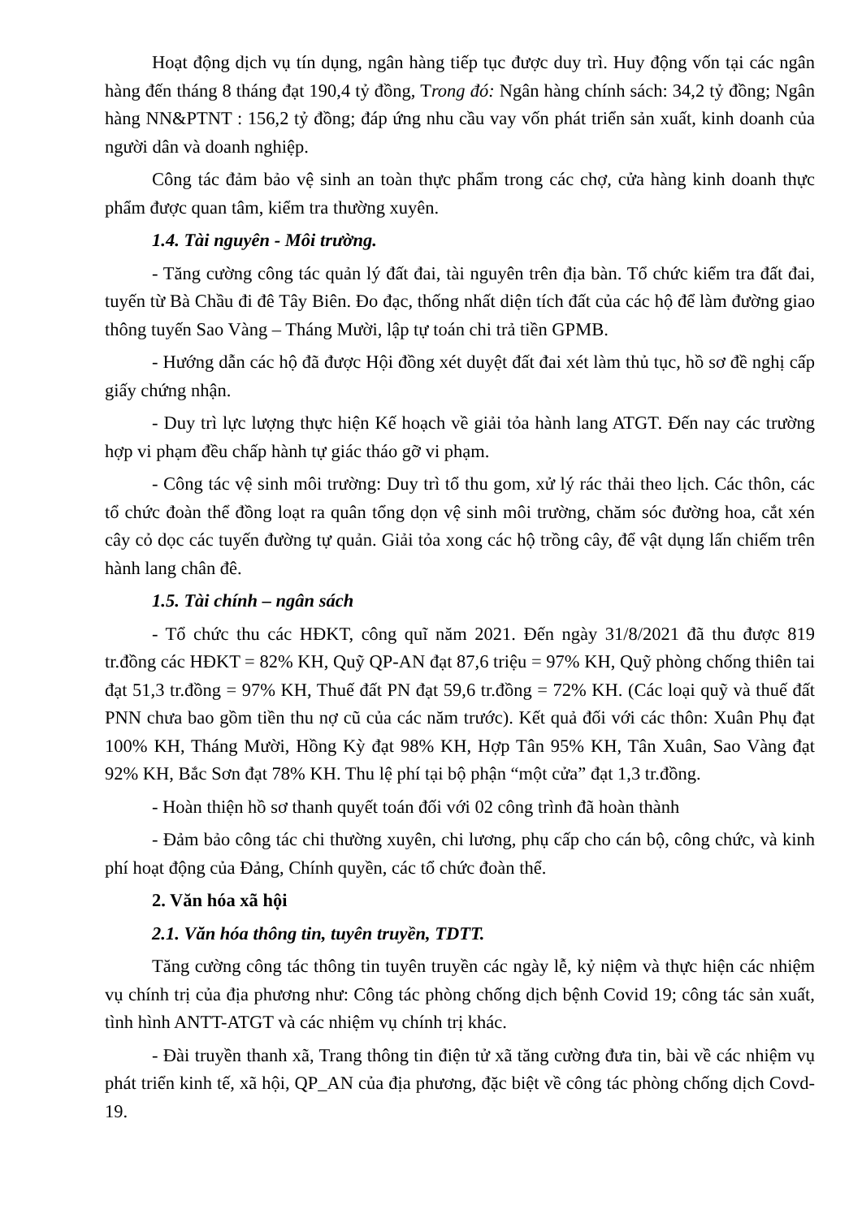Hoạt động dịch vụ tín dụng, ngân hàng tiếp tục được duy trì. Huy động vốn tại các ngân hàng đến tháng 8 tháng đạt 190,4 tỷ đồng, Trong đó: Ngân hàng chính sách: 34,2 tỷ đồng; Ngân hàng NN&PTNT : 156,2 tỷ đồng; đáp ứng nhu cầu vay vốn phát triển sản xuất, kinh doanh của người dân và doanh nghiệp.
Công tác đảm bảo vệ sinh an toàn thực phẩm trong các chợ, cửa hàng kinh doanh thực phẩm được quan tâm, kiểm tra thường xuyên.
1.4. Tài nguyên - Môi trường.
- Tăng cường công tác quản lý đất đai, tài nguyên trên địa bàn. Tổ chức kiểm tra đất đai, tuyến từ Bà Chầu đi đê Tây Biên. Đo đạc, thống nhất diện tích đất của các hộ để làm đường giao thông tuyến Sao Vàng – Tháng Mười, lập tự toán chi trả tiền GPMB.
- Hướng dẫn các hộ đã được Hội đồng xét duyệt đất đai xét làm thủ tục, hồ sơ đề nghị cấp giấy chứng nhận.
- Duy trì lực lượng thực hiện Kế hoạch về giải tỏa hành lang ATGT. Đến nay các trường hợp vi phạm đều chấp hành tự giác tháo gỡ vi phạm.
- Công tác vệ sinh môi trường: Duy trì tổ thu gom, xử lý rác thải theo lịch. Các thôn, các tổ chức đoàn thể đồng loạt ra quân tổng dọn vệ sinh môi trường, chăm sóc đường hoa, cắt xén cây cỏ dọc các tuyến đường tự quản. Giải tỏa xong các hộ trồng cây, để vật dụng lấn chiếm trên hành lang chân đê.
1.5. Tài chính – ngân sách
- Tổ chức thu các HĐKT, công quĩ năm 2021. Đến ngày 31/8/2021 đã thu được 819 tr.đồng các HĐKT = 82% KH, Quỹ QP-AN đạt 87,6 triệu = 97% KH, Quỹ phòng chống thiên tai đạt 51,3 tr.đồng = 97% KH, Thuế đất PN đạt 59,6 tr.đồng = 72% KH. (Các loại quỹ và thuế đất PNN chưa bao gồm tiền thu nợ cũ của các năm trước). Kết quả đối với các thôn: Xuân Phụ đạt 100% KH, Tháng Mười, Hồng Kỳ đạt 98% KH, Hợp Tân 95% KH, Tân Xuân, Sao Vàng đạt 92% KH, Bắc Sơn đạt 78% KH. Thu lệ phí tại bộ phận “một cửa” đạt 1,3 tr.đồng.
- Hoàn thiện hồ sơ thanh quyết toán đối với 02 công trình đã hoàn thành
- Đảm bảo công tác chi thường xuyên, chi lương, phụ cấp cho cán bộ, công chức, và kinh phí hoạt động của Đảng, Chính quyền, các tổ chức đoàn thể.
2. Văn hóa xã hội
2.1. Văn hóa thông tin, tuyên truyền, TDTT.
Tăng cường công tác thông tin tuyên truyền các ngày lễ, kỷ niệm và thực hiện các nhiệm vụ chính trị của địa phương như: Công tác phòng chống dịch bệnh Covid 19; công tác sản xuất, tình hình ANTT-ATGT và các nhiệm vụ chính trị khác.
- Đài truyền thanh xã, Trang thông tin điện tử xã tăng cường đưa tin, bài về các nhiệm vụ phát triển kinh tế, xã hội, QP_AN của địa phương, đặc biệt về công tác phòng chống dịch Covd-19.